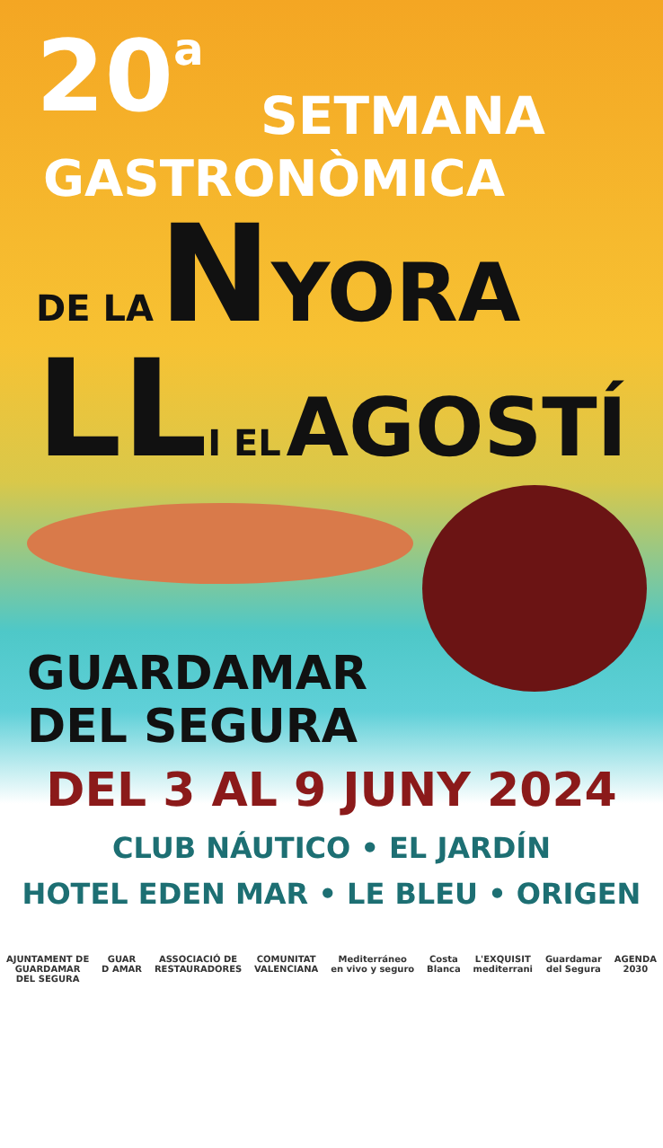20<sup>a</sup>
SETMANA
GASTRONÒMICA
DE LA NYORA
LL I EL AGOSTÍ
GUARDAMAR
DEL SEGURA
DEL 3 AL 9 JUNY 2024
CLUB NÁUTICO • EL JARDÍN
HOTEL EDEN MAR • LE BLEU • ORIGEN
AJUNTAMENT DE
GUARDAMAR
DEL SEGURA GUAR
D AMAR ASSOCIACIÓ DE
RESTAURADORES COMUNITAT
VALENCIANA Mediterráneo
en vivo y seguro Costa
Blanca L'EXQUISIT
mediterrani Guardamar
del Segura AGENDA
2030